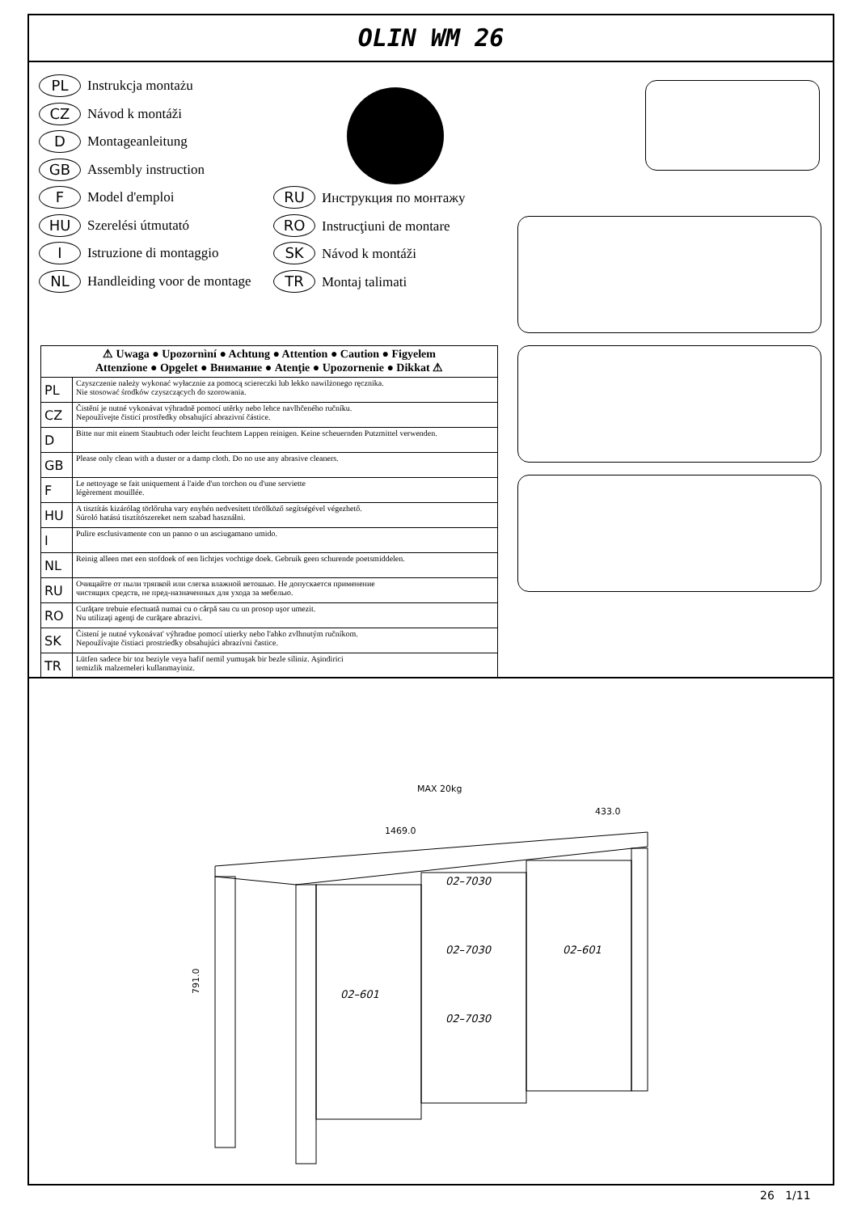OLIN WM 26
PL Instrukcja montażu
CZ Návod k montáži
D Montageanleitung
GB Assembly instruction
F Model d'emploi RU Инструкция по монтажу
HU Szerelési útmutató RO Instrucţiuni de montare
I Istruzione di montaggio SK Návod k montáži
NL Handleiding voor de montage TR Montaj talimati
| ⚠ Uwaga ● Upozornìní ● Achtung ● Attention ● Caution ● Figyelem Attenzione ● Opgelet ● Внимание ● Atenţie ● Upozornenie ● Dikkat ⚠ | |
| --- | --- |
| PL | Czyszczenie należy wykonać wyłacznie za pomocą sciereczki lub lekko nawilżonego ręcznika. Nie stosować środków czyszczących do szorowania. |
| CZ | Čistění je nutné vykonávat výhradně pomocí utěrky nebo lehce navlhčeného ručníku. Nepoužívejte čisticí prostředky obsahující abrazivní částice. |
| D | Bitte nur mit einem Staubtuch oder leicht feuchtem Lappen reinigen. Keine scheuernden Putzmittel verwenden. |
| GB | Please only clean with a duster or a damp cloth. Do no use any abrasive cleaners. |
| F | Le nettoyage se fait uniquement á l'aide d'un torchon ou d'une serviette légèrement mouillée. |
| HU | A tisztítás kizárólag törlőruha vary enyhén nedvesített törölköző segítségével végezhető. Súroló hatású tisztítószereket nem szabad használni. |
| I | Pulire esclusivamente con un panno o un asciugamano umido. |
| NL | Reinig alleen met een stofdoek of een lichtjes vochtige doek. Gebruik geen schurende poetsmiddelen. |
| RU | Очищайте от пыли тряпкой или слегка влажной ветошью. Не допускается применение чистящих средств, не пред-назначенных для ухода за мебелью. |
| RO | Curăţare trebuie efectuată numai cu o cârpă sau cu un prosop uşor umezit. Nu utilizaţi agenţi de curăţare abrazivi. |
| SK | Čistení je nutné vykonávat' výhradne pomocí utierky nebo l'ahko zvlhnutým ručníkom. Nepoužívajte čistiaci prostriedky obsahujúci abrazívni častice. |
| TR | Lütfen sadece bir toz beziyle veya hafif nemil yumuşak bir bezle siliniz. Aşindirici temizlik malzemeleri kullanmayiniz. |
MAX 20kg
1469.0
433.0
791.0
02–7030
02–7030
02–7030
02–601
02–601
26 1/11